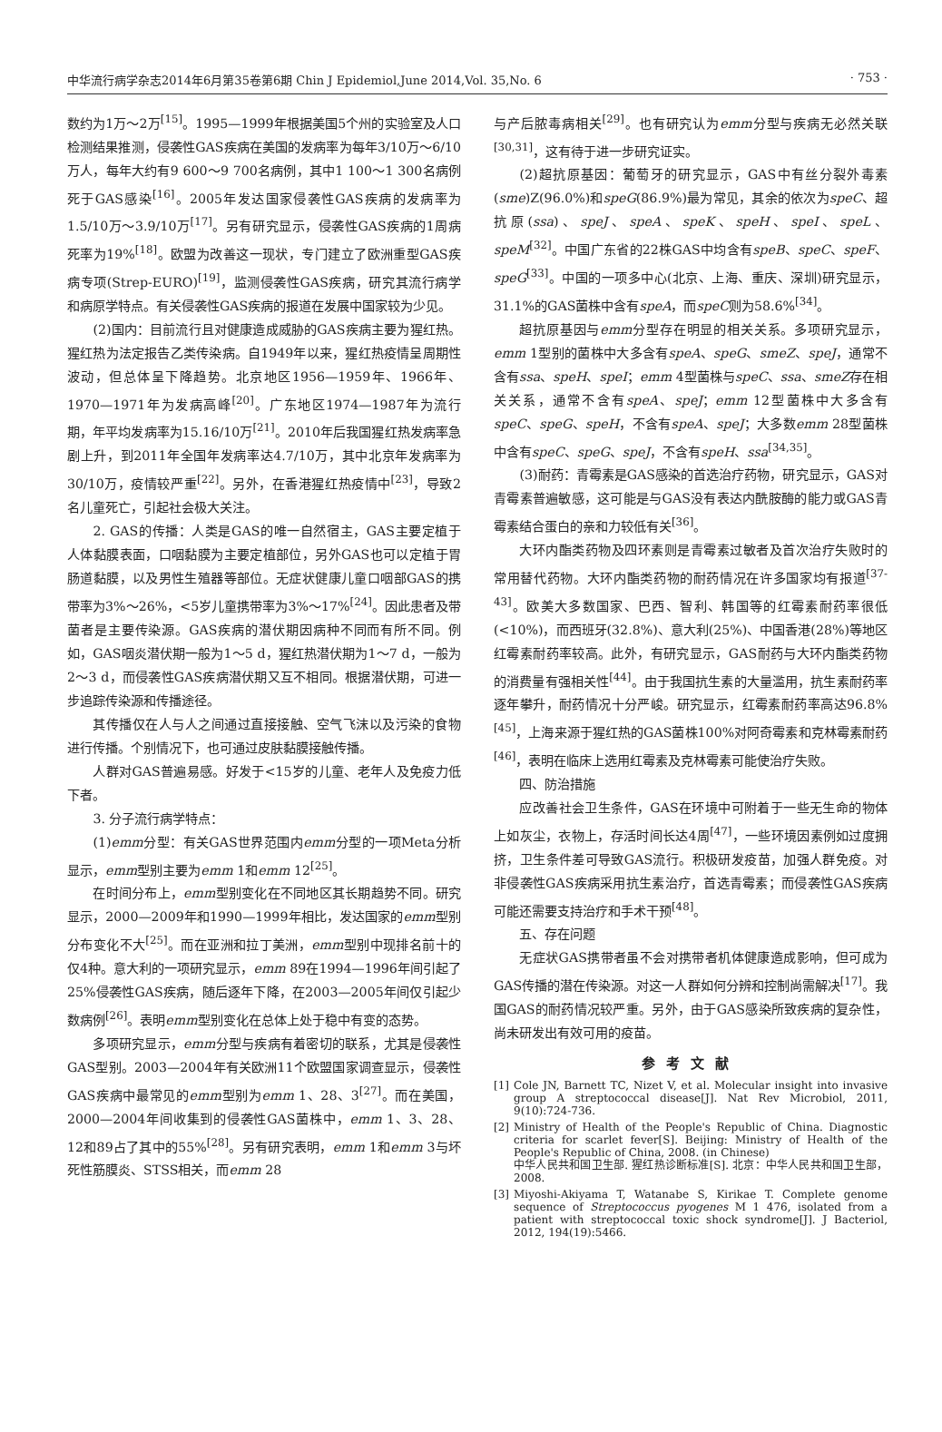中华流行病学杂志2014年6月第35卷第6期 Chin J Epidemiol,June 2014,Vol. 35,No. 6 · 753 ·
数约为1万～2万<sup>[15]</sup>。1995—1999年根据美国5个州的实验室及人口检测结果推测，侵袭性GAS疾病在美国的发病率为每年3/10万～6/10万人，每年大约有9 600～9 700名病例，其中1 100～1 300名病例死于GAS感染<sup>[16]</sup>。2005年发达国家侵袭性GAS疾病的发病率为1.5/10万～3.9/10万<sup>[17]</sup>。另有研究显示，侵袭性GAS疾病的1周病死率为19%<sup>[18]</sup>。欧盟为改善这一现状，专门建立了欧洲重型GAS疾病专项(Strep-EURO)<sup>[19]</sup>，监测侵袭性GAS疾病，研究其流行病学和病原学特点。有关侵袭性GAS疾病的报道在发展中国家较为少见。
(2)国内：目前流行且对健康造成威胁的GAS疾病主要为猩红热。猩红热为法定报告乙类传染病。自1949年以来，猩红热疫情呈周期性波动，但总体呈下降趋势。北京地区1956—1959年、1966年、1970—1971年为发病高峰<sup>[20]</sup>。广东地区1974—1987年为流行期，年平均发病率为15.16/10万<sup>[21]</sup>。2010年后我国猩红热发病率急剧上升，到2011年全国年发病率达4.7/10万，其中北京年发病率为30/10万，疫情较严重<sup>[22]</sup>。另外，在香港猩红热疫情中<sup>[23]</sup>，导致2名儿童死亡，引起社会极大关注。
2. GAS的传播：人类是GAS的唯一自然宿主，GAS主要定植于人体黏膜表面，口咽黏膜为主要定植部位，另外GAS也可以定植于胃肠道黏膜，以及男性生殖器等部位。无症状健康儿童口咽部GAS的携带率为3%～26%，<5岁儿童携带率为3%～17%<sup>[24]</sup>。因此患者及带菌者是主要传染源。GAS疾病的潜伏期因病种不同而有所不同。例如，GAS咽炎潜伏期一般为1～5 d，猩红热潜伏期为1～7 d，一般为2～3 d，而侵袭性GAS疾病潜伏期又互不相同。根据潜伏期，可进一步追踪传染源和传播途径。
其传播仅在人与人之间通过直接接触、空气飞沫以及污染的食物进行传播。个别情况下，也可通过皮肤黏膜接触传播。
人群对GAS普遍易感。好发于<15岁的儿童、老年人及免疫力低下者。
3. 分子流行病学特点：
(1)emm分型：有关GAS世界范围内emm分型的一项Meta分析显示，emm型别主要为emm 1和emm 12<sup>[25]</sup>。
在时间分布上，emm型别变化在不同地区其长期趋势不同。研究显示，2000—2009年和1990—1999年相比，发达国家的emm型别分布变化不大<sup>[25]</sup>。而在亚洲和拉丁美洲，emm型别中现排名前十的仅4种。意大利的一项研究显示，emm 89在1994—1996年间引起了25%侵袭性GAS疾病，随后逐年下降，在2003—2005年间仅引起少数病例<sup>[26]</sup>。表明emm型别变化在总体上处于稳中有变的态势。
多项研究显示，emm分型与疾病有着密切的联系，尤其是侵袭性GAS型别。2003—2004年有关欧洲11个欧盟国家调查显示，侵袭性GAS疾病中最常见的emm型别为emm 1、28、3<sup>[27]</sup>。而在美国，2000—2004年间收集到的侵袭性GAS菌株中，emm 1、3、28、12和89占了其中的55%<sup>[28]</sup>。另有研究表明，emm 1和emm 3与坏死性筋膜炎、STSS相关，而emm 28
与产后脓毒病相关<sup>[29]</sup>。也有研究认为emm分型与疾病无必然关联<sup>[30,31]</sup>，这有待于进一步研究证实。
(2)超抗原基因：葡萄牙的研究显示，GAS中有丝分裂外毒素(sme)Z(96.0%)和speG(86.9%)最为常见，其余的依次为speC、超抗原(ssa)、speJ、speA、speK、speH、speI、speL、speM<sup>[32]</sup>。中国广东省的22株GAS中均含有speB、speC、speF、speG<sup>[33]</sup>。中国的一项多中心(北京、上海、重庆、深圳)研究显示，31.1%的GAS菌株中含有speA，而speC则为58.6%<sup>[34]</sup>。
超抗原基因与emm分型存在明显的相关关系。多项研究显示，emm 1型别的菌株中大多含有speA、speG、smeZ、speJ，通常不含有ssa、speH、speI；emm 4型菌株与speC、ssa、smeZ存在相关关系，通常不含有speA、speJ；emm 12型菌株中大多含有speC、speG、speH，不含有speA、speJ；大多数emm 28型菌株中含有speC、speG、speJ，不含有speH、ssa<sup>[34,35]</sup>。
(3)耐药：青霉素是GAS感染的首选治疗药物，研究显示，GAS对青霉素普遍敏感，这可能是与GAS没有表达内酰胺酶的能力或GAS青霉素结合蛋白的亲和力较低有关<sup>[36]</sup>。
大环内酯类药物及四环素则是青霉素过敏者及首次治疗失败时的常用替代药物。大环内酯类药物的耐药情况在许多国家均有报道<sup>[37-43]</sup>。欧美大多数国家、巴西、智利、韩国等的红霉素耐药率很低(<10%)，而西班牙(32.8%)、意大利(25%)、中国香港(28%)等地区红霉素耐药率较高。此外，有研究显示，GAS耐药与大环内酯类药物的消费量有强相关性<sup>[44]</sup>。由于我国抗生素的大量滥用，抗生素耐药率逐年攀升，耐药情况十分严峻。研究显示，红霉素耐药率高达96.8%<sup>[45]</sup>，上海来源于猩红热的GAS菌株100%对阿奇霉素和克林霉素耐药<sup>[46]</sup>，表明在临床上选用红霉素及克林霉素可能使治疗失败。
四、防治措施
应改善社会卫生条件，GAS在环境中可附着于一些无生命的物体上如灰尘，衣物上，存活时间长达4周<sup>[47]</sup>，一些环境因素例如过度拥挤，卫生条件差可导致GAS流行。积极研发疫苗，加强人群免疫。对非侵袭性GAS疾病采用抗生素治疗，首选青霉素；而侵袭性GAS疾病可能还需要支持治疗和手术干预<sup>[48]</sup>。
五、存在问题
无症状GAS携带者虽不会对携带者机体健康造成影响，但可成为GAS传播的潜在传染源。对这一人群如何分辨和控制尚需解决<sup>[17]</sup>。我国GAS的耐药情况较严重。另外，由于GAS感染所致疾病的复杂性，尚未研发出有效可用的疫苗。
参考文献
[1] Cole JN, Barnett TC, Nizet V, et al. Molecular insight into invasive group A streptococcal disease[J]. Nat Rev Microbiol, 2011, 9(10):724-736.
[2] Ministry of Health of the People's Republic of China. Diagnostic criteria for scarlet fever[S]. Beijing: Ministry of Health of the People's Republic of China, 2008. (in Chinese)
中华人民共和国卫生部. 猩红热诊断标准[S]. 北京：中华人民共和国卫生部，2008.
[3] Miyoshi-Akiyama T, Watanabe S, Kirikae T. Complete genome sequence of Streptococcus pyogenes M 1 476, isolated from a patient with streptococcal toxic shock syndrome[J]. J Bacteriol, 2012, 194(19):5466.